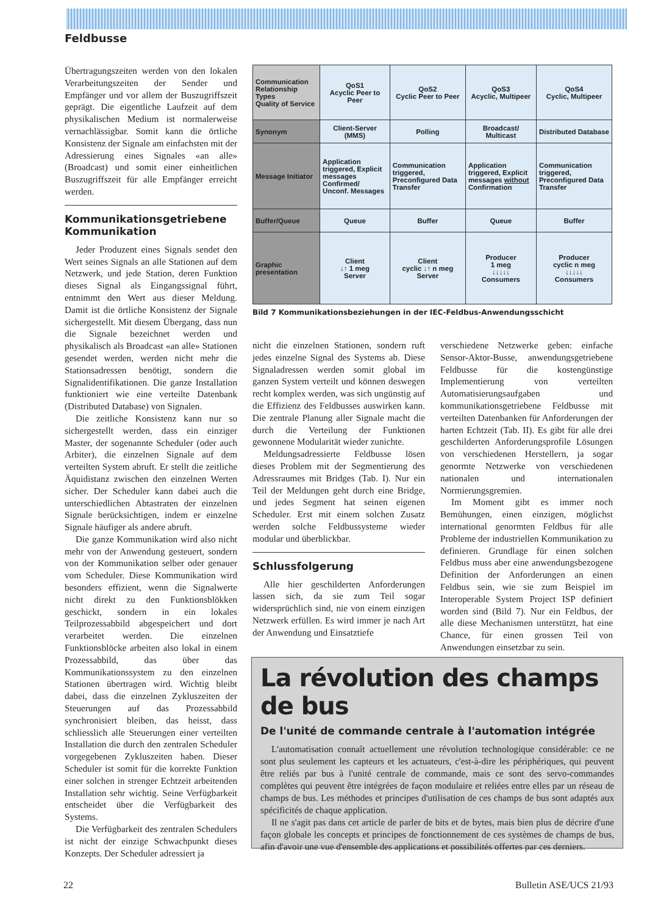Feldbusse
Übertragungszeiten werden von den lokalen Verarbeitungszeiten der Sender und Empfänger und vor allem der Buszugriffszeit geprägt. Die eigentliche Laufzeit auf dem physikalischen Medium ist normalerweise vernachlässigbar. Somit kann die örtliche Konsistenz der Signale am einfachsten mit der Adressierung eines Signales «an alle» (Broadcast) und somit einer einheitlichen Buszugriffszeit für alle Empfänger erreicht werden.
Kommunikationsgetriebene Kommunikation
Jeder Produzent eines Signals sendet den Wert seines Signals an alle Stationen auf dem Netzwerk, und jede Station, deren Funktion dieses Signal als Eingangssignal führt, entnimmt den Wert aus dieser Meldung. Damit ist die örtliche Konsistenz der Signale sichergestellt. Mit diesem Übergang, dass nun die Signale bezeichnet werden und physikalisch als Broadcast «an alle» Stationen gesendet werden, werden nicht mehr die Stationsadressen benötigt, sondern die Signalidentifikationen. Die ganze Installation funktioniert wie eine verteilte Datenbank (Distributed Database) von Signalen.
Die zeitliche Konsistenz kann nur so sichergestellt werden, dass ein einziger Master, der sogenannte Scheduler (oder auch Arbiter), die einzelnen Signale auf dem verteilten System abruft. Er stellt die zeitliche Äquidistanz zwischen den einzelnen Werten sicher. Der Scheduler kann dabei auch die unterschiedlichen Abtastraten der einzelnen Signale berücksichtigen, indem er einzelne Signale häufiger als andere abruft.
Die ganze Kommunikation wird also nicht mehr von der Anwendung gesteuert, sondern von der Kommunikation selber oder genauer vom Scheduler. Diese Kommunikation wird besonders effizient, wenn die Signalwerte nicht direkt zu den Funktionsblökken geschickt, sondern in ein lokales Teilprozessabbild abgespeichert und dort verarbeitet werden. Die einzelnen Funktionsblöcke arbeiten also lokal in einem Prozessabbild, das über das Kommunikationssystem zu den einzelnen Stationen übertragen wird. Wichtig bleibt dabei, dass die einzelnen Zykluszeiten der Steuerungen auf das Prozessabbild synchronisiert bleiben, das heisst, dass schliesslich alle Steuerungen einer verteilten Installation die durch den zentralen Scheduler vorgegebenen Zykluszeiten haben. Dieser Scheduler ist somit für die korrekte Funktion einer solchen in strenger Echtzeit arbeitenden Installation sehr wichtig. Seine Verfügbarkeit entscheidet über die Verfügbarkeit des Systems.
Die Verfügbarkeit des zentralen Schedulers ist nicht der einzige Schwachpunkt dieses Konzepts. Der Scheduler adressiert ja
| Communication Relationship Types Quality of Service | QoS1 Acyclic Peer to Peer | QoS2 Cyclic Peer to Peer | QoS3 Acyclic, Multipeer | QoS4 Cyclic, Multipeer |
| Synonym | Client-Server (MMS) | Polling | Broadcast/ Multicast | Distributed Database |
| Message Initiator | Application triggered, Explicit messages Confirmed/ Unconf. Messages | Communication triggered, Preconfigured Data Transfer | Application triggered, Explicit messages without Confirmation | Communication triggered, Preconfigured Data Transfer |
| Buffer/Queue | Queue | Buffer | Queue | Buffer |
| Graphic presentation | Client ↓↑ 1 meg Server | Client cyclic ↓↑ n meg Server | Producer 1 meg ↓↓↓↓↓ Consumers | Producer cyclic n meg ↓↓↓↓↓ Consumers |
Bild 7 Kommunikationsbeziehungen in der IEC-Feldbus-Anwendungsschicht
nicht die einzelnen Stationen, sondern ruft jedes einzelne Signal des Systems ab. Diese Signaladressen werden somit global im ganzen System verteilt und können deswegen recht komplex werden, was sich ungünstig auf die Effizienz des Feldbusses auswirken kann. Die zentrale Planung aller Signale macht die durch die Verteilung der Funktionen gewonnene Modularität wieder zunichte.
Meldungsadressierte Feldbusse lösen dieses Problem mit der Segmentierung des Adressraumes mit Bridges (Tab. I). Nur ein Teil der Meldungen geht durch eine Bridge, und jedes Segment hat seinen eigenen Scheduler. Erst mit einem solchen Zusatz werden solche Feldbussysteme wieder modular und überblickbar.
Schlussfolgerung
Alle hier geschilderten Anforderungen lassen sich, da sie zum Teil sogar widersprüchlich sind, nie von einem einzigen Netzwerk erfüllen. Es wird immer je nach Art der Anwendung und Einsatztiefe
verschiedene Netzwerke geben: einfache Sensor-Aktor-Busse, anwendungsgetriebene Feldbusse für die kostengünstige Implementierung von verteilten Automatisierungsaufgaben und kommunikationsgetriebene Feldbusse mit verteilten Datenbanken für Anforderungen der harten Echtzeit (Tab. II). Es gibt für alle drei geschilderten Anforderungsprofile Lösungen von verschiedenen Herstellern, ja sogar genormte Netzwerke von verschiedenen nationalen und internationalen Normierungsgremien.
Im Moment gibt es immer noch Bemühungen, einen einzigen, möglichst international genormten Feldbus für alle Probleme der industriellen Kommunikation zu definieren. Grundlage für einen solchen Feldbus muss aber eine anwendungsbezogene Definition der Anforderungen an einen Feldbus sein, wie sie zum Beispiel im Interoperable System Project ISP definiert worden sind (Bild 7). Nur ein Feldbus, der alle diese Mechanismen unterstützt, hat eine Chance, für einen grossen Teil von Anwendungen einsetzbar zu sein.
La révolution des champs de bus
De l'unité de commande centrale à l'automation intégrée
L'automatisation connaît actuellement une révolution technologique considérable: ce ne sont plus seulement les capteurs et les actuateurs, c'est-à-dire les périphériques, qui peuvent être reliés par bus à l'unité centrale de commande, mais ce sont des servo-commandes complètes qui peuvent être intégrées de façon modulaire et reliées entre elles par un réseau de champs de bus. Les méthodes et principes d'utilisation de ces champs de bus sont adaptés aux spécificités de chaque application.
Il ne s'agit pas dans cet article de parler de bits et de bytes, mais bien plus de décrire d'une façon globale les concepts et principes de fonctionnement de ces systèmes de champs de bus, afin d'avoir une vue d'ensemble des applications et possibilités offertes par ces derniers.
22 Bulletin ASE/UCS 21/93